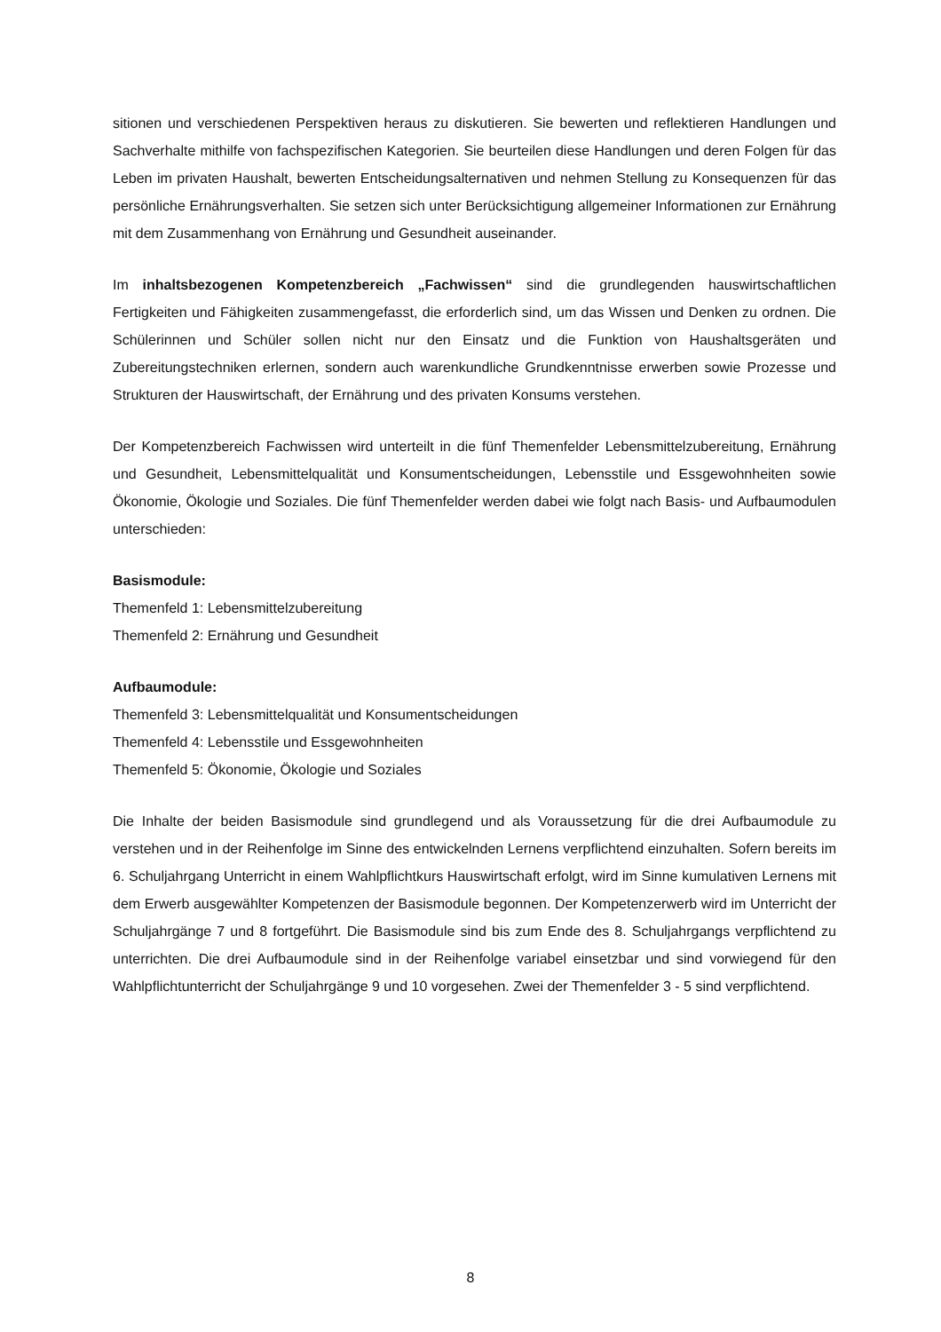sitionen und verschiedenen Perspektiven heraus zu diskutieren. Sie bewerten und reflektieren Handlungen und Sachverhalte mithilfe von fachspezifischen Kategorien. Sie beurteilen diese Handlungen und deren Folgen für das Leben im privaten Haushalt, bewerten Entscheidungsalternativen und nehmen Stellung zu Konsequenzen für das persönliche Ernährungsverhalten. Sie setzen sich unter Berücksichtigung allgemeiner Informationen zur Ernährung mit dem Zusammenhang von Ernährung und Gesundheit auseinander.
Im inhaltsbezogenen Kompetenzbereich „Fachwissen“ sind die grundlegenden hauswirtschaftlichen Fertigkeiten und Fähigkeiten zusammengefasst, die erforderlich sind, um das Wissen und Denken zu ordnen. Die Schülerinnen und Schüler sollen nicht nur den Einsatz und die Funktion von Haushaltsgeräten und Zubereitungstechniken erlernen, sondern auch warenkundliche Grundkenntnisse erwerben sowie Prozesse und Strukturen der Hauswirtschaft, der Ernährung und des privaten Konsums verstehen.
Der Kompetenzbereich Fachwissen wird unterteilt in die fünf Themenfelder Lebensmittelzubereitung, Ernährung und Gesundheit, Lebensmittelqualität und Konsumentscheidungen, Lebensstile und Essgewohnheiten sowie Ökonomie, Ökologie und Soziales. Die fünf Themenfelder werden dabei wie folgt nach Basis- und Aufbaumodulen unterschieden:
Basismodule:
Themenfeld 1: Lebensmittelzubereitung
Themenfeld 2: Ernährung und Gesundheit
Aufbaumodule:
Themenfeld 3: Lebensmittelqualität und Konsumentscheidungen
Themenfeld 4: Lebensstile und Essgewohnheiten
Themenfeld 5: Ökonomie, Ökologie und Soziales
Die Inhalte der beiden Basismodule sind grundlegend und als Voraussetzung für die drei Aufbaumodule zu verstehen und in der Reihenfolge im Sinne des entwickelnden Lernens verpflichtend einzuhalten. Sofern bereits im 6. Schuljahrgang Unterricht in einem Wahlpflichtkurs Hauswirtschaft erfolgt, wird im Sinne kumulativen Lernens mit dem Erwerb ausgewählter Kompetenzen der Basismodule begonnen. Der Kompetenzerwerb wird im Unterricht der Schuljahrgänge 7 und 8 fortgeführt. Die Basismodule sind bis zum Ende des 8. Schuljahrgangs verpflichtend zu unterrichten. Die drei Aufbaumodule sind in der Reihenfolge variabel einsetzbar und sind vorwiegend für den Wahlpflichtunterricht der Schuljahrgänge 9 und 10 vorgesehen. Zwei der Themenfelder 3 - 5 sind verpflichtend.
8